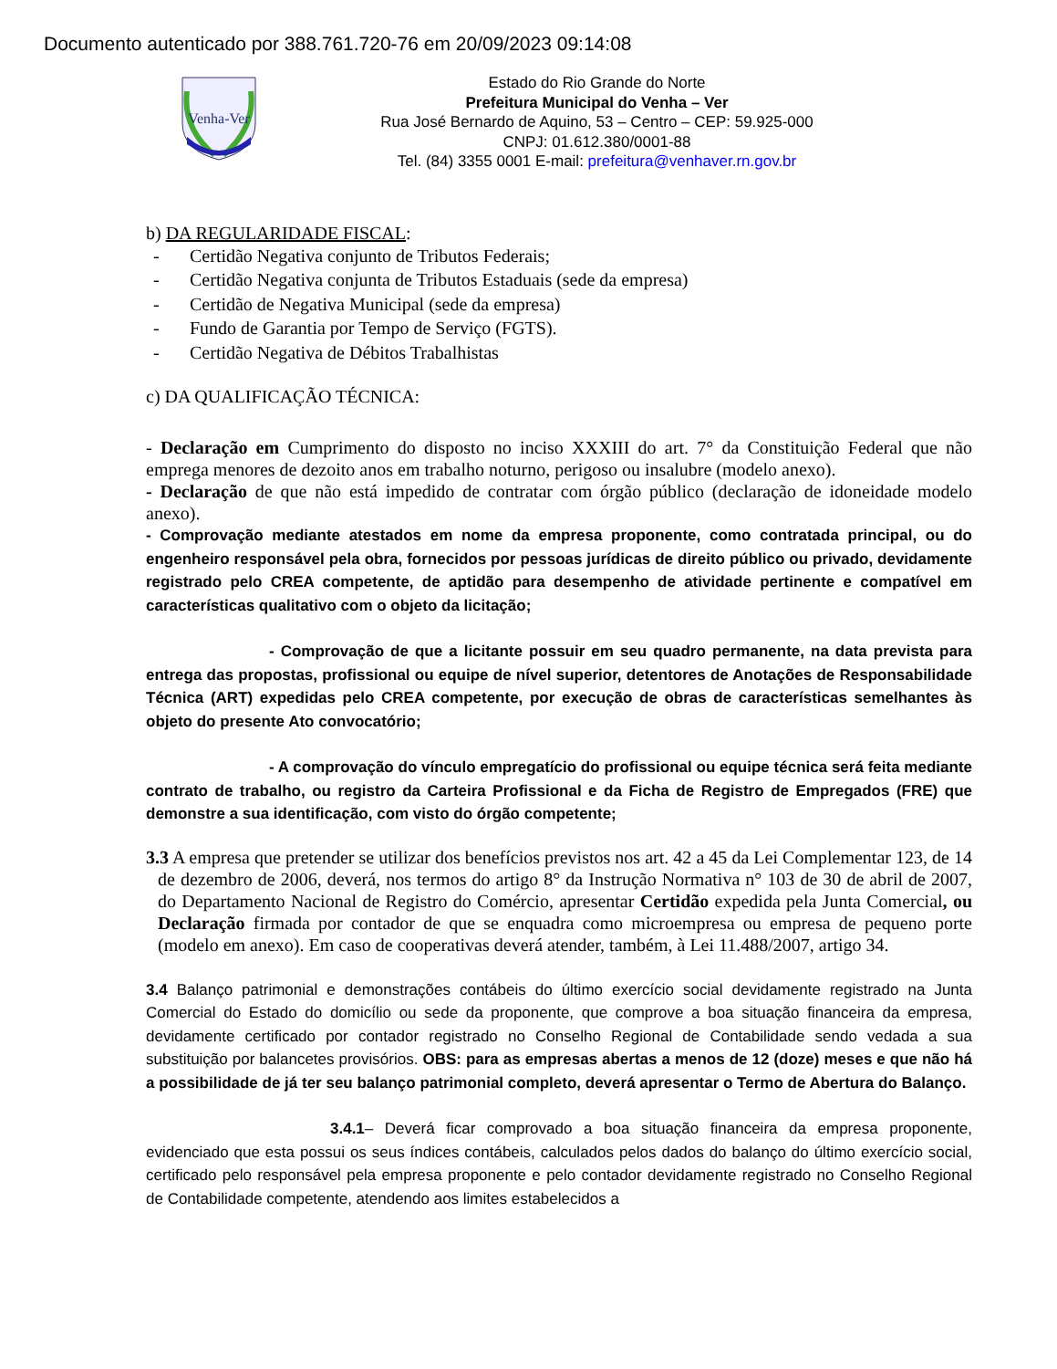Documento autenticado por 388.761.720-76 em 20/09/2023 09:14:08
Venha-Ver
Estado do Rio Grande do Norte
Prefeitura Municipal do Venha – Ver
Rua José Bernardo de Aquino, 53 – Centro – CEP: 59.925-000
CNPJ: 01.612.380/0001-88
Tel. (84) 3355 0001 E-mail: prefeitura@venhaver.rn.gov.br
b) DA REGULARIDADE FISCAL:
- Certidão Negativa conjunto de Tributos Federais;
- Certidão Negativa conjunta de Tributos Estaduais (sede da empresa)
- Certidão de Negativa Municipal (sede da empresa)
- Fundo de Garantia por Tempo de Serviço (FGTS).
- Certidão Negativa de Débitos Trabalhistas
c) DA QUALIFICAÇÃO TÉCNICA:
- Declaração em Cumprimento do disposto no inciso XXXIII do art. 7° da Constituição Federal que não emprega menores de dezoito anos em trabalho noturno, perigoso ou insalubre (modelo anexo).
- Declaração de que não está impedido de contratar com órgão público (declaração de idoneidade modelo anexo).
- Comprovação mediante atestados em nome da empresa proponente, como contratada principal, ou do engenheiro responsável pela obra, fornecidos por pessoas jurídicas de direito público ou privado, devidamente registrado pelo CREA competente, de aptidão para desempenho de atividade pertinente e compatível em características qualitativo com o objeto da licitação;
- Comprovação de que a licitante possuir em seu quadro permanente, na data prevista para entrega das propostas, profissional ou equipe de nível superior, detentores de Anotações de Responsabilidade Técnica (ART) expedidas pelo CREA competente, por execução de obras de características semelhantes às objeto do presente Ato convocatório;
- A comprovação do vínculo empregatício do profissional ou equipe técnica será feita mediante contrato de trabalho, ou registro da Carteira Profissional e da Ficha de Registro de Empregados (FRE) que demonstre a sua identificação, com visto do órgão competente;
3.3 A empresa que pretender se utilizar dos benefícios previstos nos art. 42 a 45 da Lei Complementar 123, de 14 de dezembro de 2006, deverá, nos termos do artigo 8° da Instrução Normativa n° 103 de 30 de abril de 2007, do Departamento Nacional de Registro do Comércio, apresentar Certidão expedida pela Junta Comercial, ou Declaração firmada por contador de que se enquadra como microempresa ou empresa de pequeno porte (modelo em anexo). Em caso de cooperativas deverá atender, também, à Lei 11.488/2007, artigo 34.
3.4 Balanço patrimonial e demonstrações contábeis do último exercício social devidamente registrado na Junta Comercial do Estado do domicílio ou sede da proponente, que comprove a boa situação financeira da empresa, devidamente certificado por contador registrado no Conselho Regional de Contabilidade sendo vedada a sua substituição por balancetes provisórios. OBS: para as empresas abertas a menos de 12 (doze) meses e que não há a possibilidade de já ter seu balanço patrimonial completo, deverá apresentar o Termo de Abertura do Balanço.
3.4.1– Deverá ficar comprovado a boa situação financeira da empresa proponente, evidenciado que esta possui os seus índices contábeis, calculados pelos dados do balanço do último exercício social, certificado pelo responsável pela empresa proponente e pelo contador devidamente registrado no Conselho Regional de Contabilidade competente, atendendo aos limites estabelecidos a